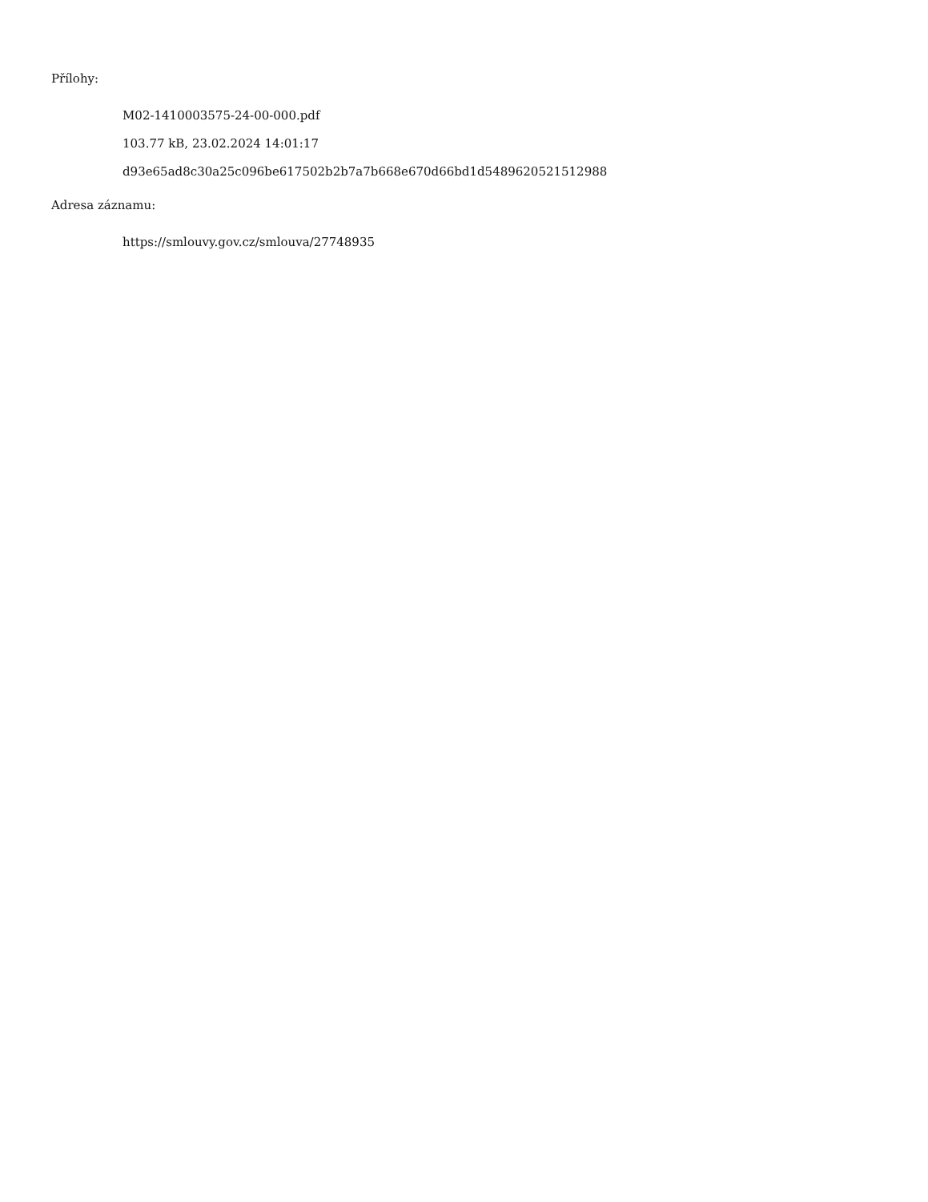Přílohy:
M02-1410003575-24-00-000.pdf
103.77 kB, 23.02.2024 14:01:17
d93e65ad8c30a25c096be617502b2b7a7b668e670d66bd1d5489620521512988
Adresa záznamu:
https://smlouvy.gov.cz/smlouva/27748935